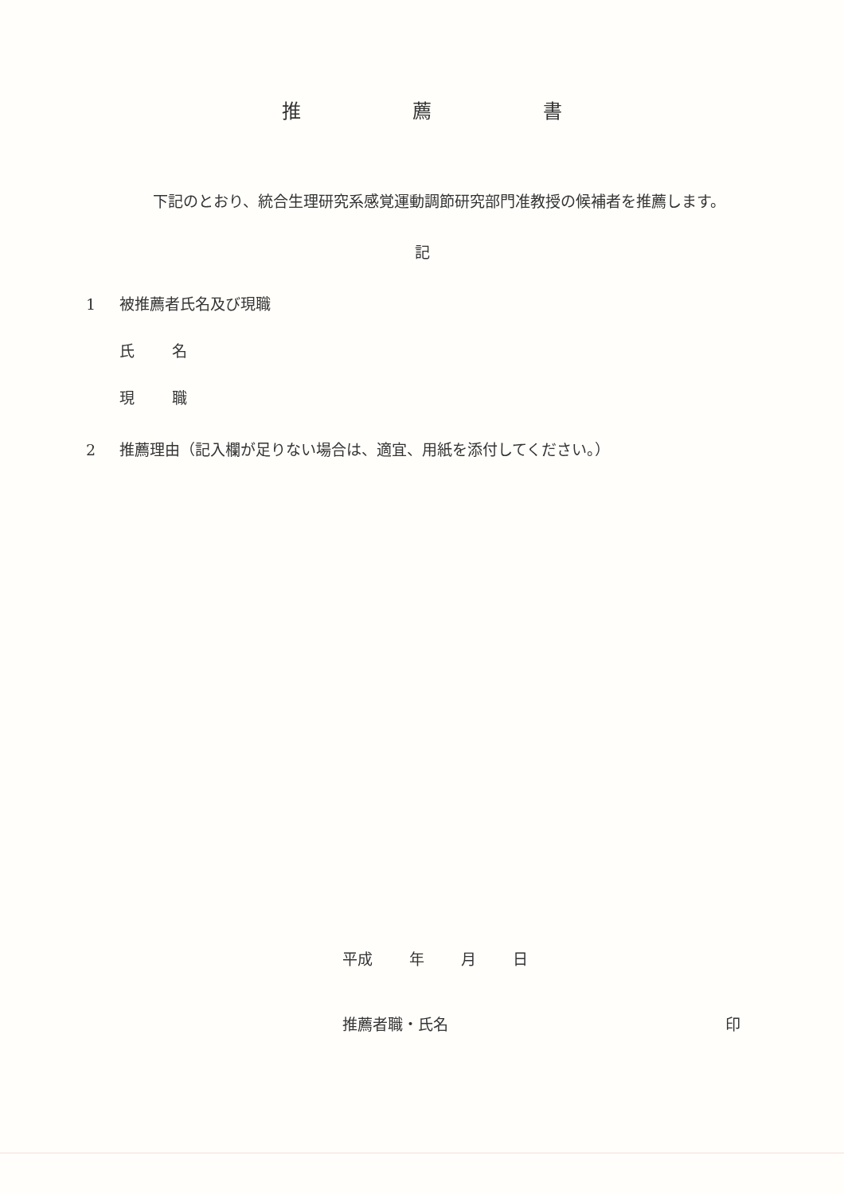推 薦 書
下記のとおり、統合生理研究系感覚運動調節研究部門准教授の候補者を推薦します。
記
1 被推薦者氏名及び現職
氏 名
現 職
2 推薦理由（記入欄が足りない場合は、適宜、用紙を添付してください。）
平成 年 月 日
推薦者職・氏名 印